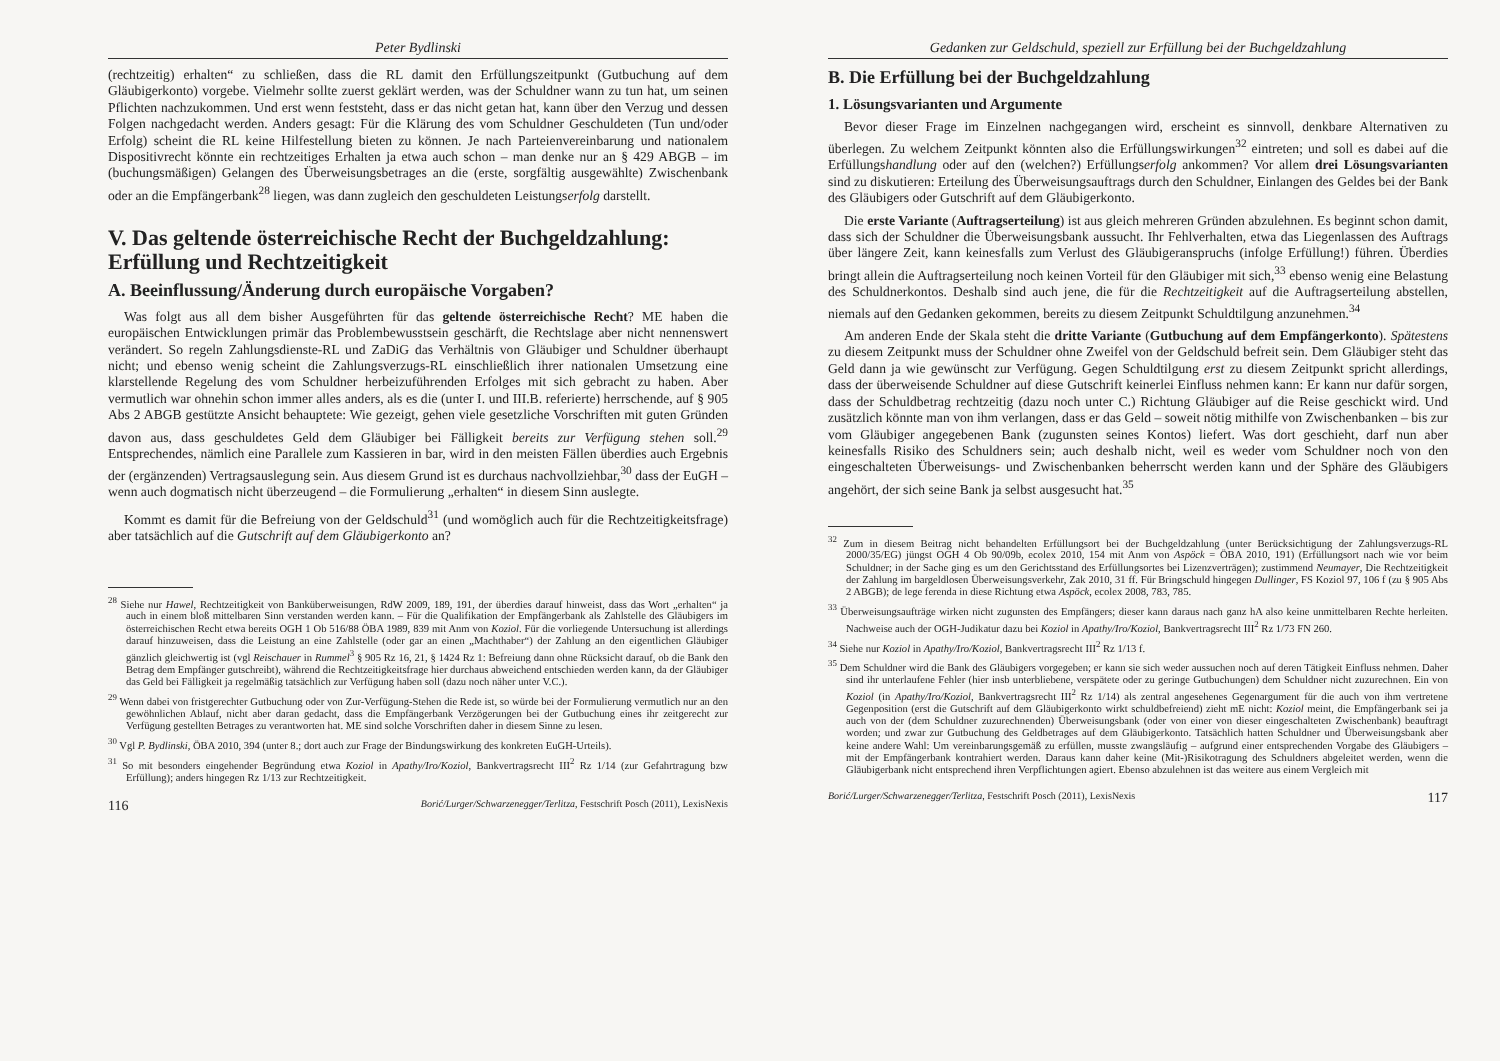Peter Bydlinski
(rechtzeitig) erhalten“ zu schließen, dass die RL damit den Erfüllungszeitpunkt (Gutbuchung auf dem Gläubigerkonto) vorgebe. Vielmehr sollte zuerst geklärt werden, was der Schuldner wann zu tun hat, um seinen Pflichten nachzukommen. Und erst wenn feststeht, dass er das nicht getan hat, kann über den Verzug und dessen Folgen nachgedacht werden. Anders gesagt: Für die Klärung des vom Schuldner Geschuldeten (Tun und/oder Erfolg) scheint die RL keine Hilfestellung bieten zu können. Je nach Parteienvereinbarung und nationalem Dispositivrecht könnte ein rechtzeitiges Erhalten ja etwa auch schon – man denke nur an § 429 ABGB – im (buchungsmäßigen) Gelangen des Überweisungsbetrages an die (erste, sorgfältig ausgewählte) Zwischenbank oder an die Empfängerbank<sup>28</sup> liegen, was dann zugleich den geschuldeten Leistungserfolg darstellt.
V. Das geltende österreichische Recht der Buchgeldzahlung: Erfüllung und Rechtzeitigkeit
A. Beeinflussung/Änderung durch europäische Vorgaben?
Was folgt aus all dem bisher Ausgeführten für das geltende österreichische Recht? ME haben die europäischen Entwicklungen primär das Problembewusstsein geschärft, die Rechtslage aber nicht nennenswert verändert. So regeln Zahlungsdienste-RL und ZaDiG das Verhältnis von Gläubiger und Schuldner überhaupt nicht; und ebenso wenig scheint die Zahlungsverzugs-RL einschließlich ihrer nationalen Umsetzung eine klarstellende Regelung des vom Schuldner herbeizuführenden Erfolges mit sich gebracht zu haben. Aber vermutlich war ohnehin schon immer alles anders, als es die (unter I. und III.B. referierte) herrschende, auf § 905 Abs 2 ABGB gestützte Ansicht behauptete: Wie gezeigt, gehen viele gesetzliche Vorschriften mit guten Gründen davon aus, dass geschuldetes Geld dem Gläubiger bei Fälligkeit bereits zur Verfügung stehen soll.<sup>29</sup> Entsprechendes, nämlich eine Parallele zum Kassieren in bar, wird in den meisten Fällen überdies auch Ergebnis der (ergänzenden) Vertragsauslegung sein. Aus diesem Grund ist es durchaus nachvollziehbar,<sup>30</sup> dass der EuGH – wenn auch dogmatisch nicht überzeugend – die Formulierung „erhalten“ in diesem Sinn auslegte.
Kommt es damit für die Befreiung von der Geldschuld<sup>31</sup> (und womöglich auch für die Rechtzeitigkeitsfrage) aber tatsächlich auf die Gutschrift auf dem Gläubigerkonto an?
<sup>28</sup> Siehe nur Hawel, Rechtzeitigkeit von Banküberweisungen, RdW 2009, 189, 191, der überdies darauf hinweist, dass das Wort „erhalten“ ja auch in einem bloß mittelbaren Sinn verstanden werden kann. – Für die Qualifikation der Empfängerbank als Zahlstelle des Gläubigers im österreichischen Recht etwa bereits OGH 1 Ob 516/88 ÖBA 1989, 839 mit Anm von Koziol. Für die vorliegende Untersuchung ist allerdings darauf hinzuweisen, dass die Leistung an eine Zahlstelle (oder gar an einen „Machthaber“) der Zahlung an den eigentlichen Gläubiger gänzlich gleichwertig ist (vgl Reischauer in Rummel<sup>3</sup> § 905 Rz 16, 21, § 1424 Rz 1: Befreiung dann ohne Rücksicht darauf, ob die Bank den Betrag dem Empfänger gutschreibt), während die Rechtzeitigkeitsfrage hier durchaus abweichend entschieden werden kann, da der Gläubiger das Geld bei Fälligkeit ja regelmäßig tatsächlich zur Verfügung haben soll (dazu noch näher unter V.C.).
<sup>29</sup> Wenn dabei von fristgerechter Gutbuchung oder von Zur-Verfügung-Stehen die Rede ist, so würde bei der Formulierung vermutlich nur an den gewöhnlichen Ablauf, nicht aber daran gedacht, dass die Empfängerbank Verzögerungen bei der Gutbuchung eines ihr zeitgerecht zur Verfügung gestellten Betrages zu verantworten hat. ME sind solche Vorschriften daher in diesem Sinne zu lesen.
<sup>30</sup> Vgl P. Bydlinski, ÖBA 2010, 394 (unter 8.; dort auch zur Frage der Bindungswirkung des konkreten EuGH-Urteils).
<sup>31</sup> So mit besonders eingehender Begründung etwa Koziol in Apathy/Iro/Koziol, Bankvertragsrecht III<sup>2</sup> Rz 1/14 (zur Gefahrtragung bzw Erfüllung); anders hingegen Rz 1/13 zur Rechtzeitigkeit.
116 Borić/Lurger/Schwarzenegger/Terlitza, Festschrift Posch (2011), LexisNexis
Gedanken zur Geldschuld, speziell zur Erfüllung bei der Buchgeldzahlung
B. Die Erfüllung bei der Buchgeldzahlung
1. Lösungsvarianten und Argumente
Bevor dieser Frage im Einzelnen nachgegangen wird, erscheint es sinnvoll, denkbare Alternativen zu überlegen. Zu welchem Zeitpunkt könnten also die Erfüllungswirkungen<sup>32</sup> eintreten; und soll es dabei auf die Erfüllungshandlung oder auf den (welchen?) Erfüllungserfolg ankommen? Vor allem drei Lösungsvarianten sind zu diskutieren: Erteilung des Überweisungsauftrags durch den Schuldner, Einlangen des Geldes bei der Bank des Gläubigers oder Gutschrift auf dem Gläubigerkonto.
Die erste Variante (Auftragserteilung) ist aus gleich mehreren Gründen abzulehnen. Es beginnt schon damit, dass sich der Schuldner die Überweisungsbank aussucht. Ihr Fehlverhalten, etwa das Liegenlassen des Auftrags über längere Zeit, kann keinesfalls zum Verlust des Gläubigeranspruchs (infolge Erfüllung!) führen. Überdies bringt allein die Auftragserteilung noch keinen Vorteil für den Gläubiger mit sich,<sup>33</sup> ebenso wenig eine Belastung des Schuldnerkontos. Deshalb sind auch jene, die für die Rechtzeitigkeit auf die Auftragserteilung abstellen, niemals auf den Gedanken gekommen, bereits zu diesem Zeitpunkt Schuldtilgung anzunehmen.<sup>34</sup>
Am anderen Ende der Skala steht die dritte Variante (Gutbuchung auf dem Empfängerkonto). Spätestens zu diesem Zeitpunkt muss der Schuldner ohne Zweifel von der Geldschuld befreit sein. Dem Gläubiger steht das Geld dann ja wie gewünscht zur Verfügung. Gegen Schuldtilgung erst zu diesem Zeitpunkt spricht allerdings, dass der überweisende Schuldner auf diese Gutschrift keinerlei Einfluss nehmen kann: Er kann nur dafür sorgen, dass der Schuldbetrag rechtzeitig (dazu noch unter C.) Richtung Gläubiger auf die Reise geschickt wird. Und zusätzlich könnte man von ihm verlangen, dass er das Geld – soweit nötig mithilfe von Zwischenbanken – bis zur vom Gläubiger angegebenen Bank (zugunsten seines Kontos) liefert. Was dort geschieht, darf nun aber keinesfalls Risiko des Schuldners sein; auch deshalb nicht, weil es weder vom Schuldner noch von den eingeschalteten Überweisungs- und Zwischenbanken beherrscht werden kann und der Sphäre des Gläubigers angehört, der sich seine Bank ja selbst ausgesucht hat.<sup>35</sup>
<sup>32</sup> Zum in diesem Beitrag nicht behandelten Erfüllungsort bei der Buchgeldzahlung (unter Berücksichtigung der Zahlungsverzugs-RL 2000/35/EG) jüngst OGH 4 Ob 90/09b, ecolex 2010, 154 mit Anm von Aspöck = ÖBA 2010, 191) (Erfüllungsort nach wie vor beim Schuldner; in der Sache ging es um den Gerichtsstand des Erfüllungsortes bei Lizenzverträgen); zustimmend Neumayer, Die Rechtzeitigkeit der Zahlung im bargeldlosen Überweisungsverkehr, Zak 2010, 31 ff. Für Bringschuld hingegen Dullinger, FS Koziol 97, 106 f (zu § 905 Abs 2 ABGB); de lege ferenda in diese Richtung etwa Aspöck, ecolex 2008, 783, 785.
<sup>33</sup> Überweisungsaufträge wirken nicht zugunsten des Empfängers; dieser kann daraus nach ganz hA also keine unmittelbaren Rechte herleiten. Nachweise auch der OGH-Judikatur dazu bei Koziol in Apathy/Iro/Koziol, Bankvertragsrecht III<sup>2</sup> Rz 1/73 FN 260.
<sup>34</sup> Siehe nur Koziol in Apathy/Iro/Koziol, Bankvertragsrecht III<sup>2</sup> Rz 1/13 f.
<sup>35</sup> Dem Schuldner wird die Bank des Gläubigers vorgegeben; er kann sie sich weder aussuchen noch auf deren Tätigkeit Einfluss nehmen. Daher sind ihr unterlaufene Fehler (hier insb unterbliebene, verspätete oder zu geringe Gutbuchungen) dem Schuldner nicht zuzurechnen. Ein von Koziol (in Apathy/Iro/Koziol, Bankvertragsrecht III<sup>2</sup> Rz 1/14) als zentral angesehenes Gegenargument für die auch von ihm vertretene Gegenposition (erst die Gutschrift auf dem Gläubigerkonto wirkt schuldbefreiend) zieht mE nicht: Koziol meint, die Empfängerbank sei ja auch von der (dem Schuldner zuzurechnenden) Überweisungsbank (oder von einer von dieser eingeschalteten Zwischenbank) beauftragt worden; und zwar zur Gutbuchung des Geldbetrages auf dem Gläubigerkonto. Tatsächlich hatten Schuldner und Überweisungsbank aber keine andere Wahl: Um vereinbarungsgemäß zu erfüllen, musste zwangsläufig – aufgrund einer entsprechenden Vorgabe des Gläubigers – mit der Empfängerbank kontrahiert werden. Daraus kann daher keine (Mit-)Risikotragung des Schuldners abgeleitet werden, wenn die Gläubigerbank nicht entsprechend ihren Verpflichtungen agiert. Ebenso abzulehnen ist das weitere aus einem Vergleich mit
Borić/Lurger/Schwarzenegger/Terlitza, Festschrift Posch (2011), LexisNexis 117